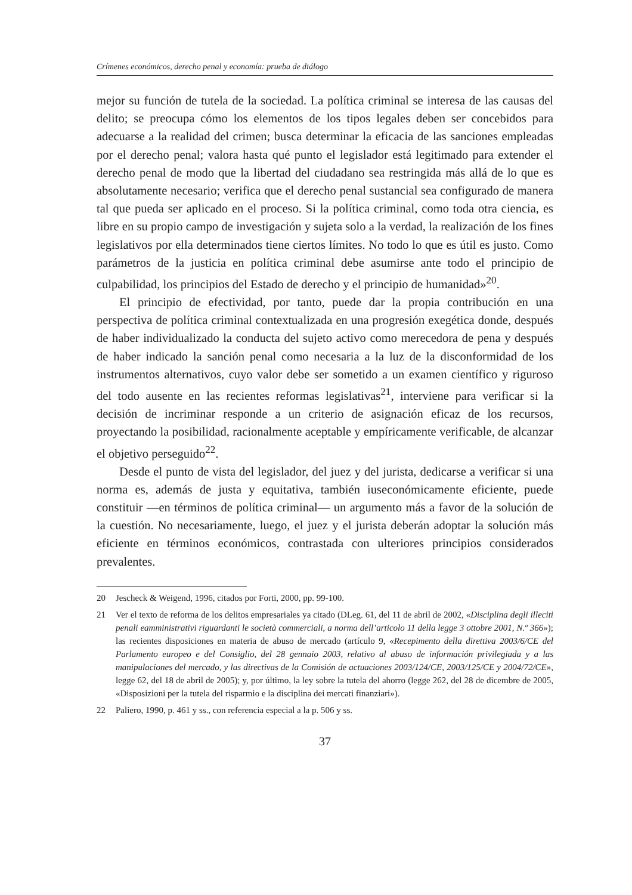Crímenes económicos, derecho penal y economía: prueba de diálogo
mejor su función de tutela de la sociedad. La política criminal se interesa de las causas del delito; se preocupa cómo los elementos de los tipos legales deben ser concebidos para adecuarse a la realidad del crimen; busca determinar la eficacia de las sanciones empleadas por el derecho penal; valora hasta qué punto el legislador está legitimado para extender el derecho penal de modo que la libertad del ciudadano sea restringida más allá de lo que es absolutamente necesario; verifica que el derecho penal sustancial sea configurado de manera tal que pueda ser aplicado en el proceso. Si la política criminal, como toda otra ciencia, es libre en su propio campo de investigación y sujeta solo a la verdad, la realización de los fines legislativos por ella determinados tiene ciertos límites. No todo lo que es útil es justo. Como parámetros de la justicia en política criminal debe asumirse ante todo el principio de culpabilidad, los principios del Estado de derecho y el principio de humanidad»<sup>20</sup>.
El principio de efectividad, por tanto, puede dar la propia contribución en una perspectiva de política criminal contextualizada en una progresión exegética donde, después de haber individualizado la conducta del sujeto activo como merecedora de pena y después de haber indicado la sanción penal como necesaria a la luz de la disconformidad de los instrumentos alternativos, cuyo valor debe ser sometido a un examen científico y riguroso del todo ausente en las recientes reformas legislativas<sup>21</sup>, interviene para verificar si la decisión de incriminar responde a un criterio de asignación eficaz de los recursos, proyectando la posibilidad, racionalmente aceptable y empíricamente verificable, de alcanzar el objetivo perseguido<sup>22</sup>.
Desde el punto de vista del legislador, del juez y del jurista, dedicarse a verificar si una norma es, además de justa y equitativa, también iuseconómicamente eficiente, puede constituir —en términos de política criminal— un argumento más a favor de la solución de la cuestión. No necesariamente, luego, el juez y el jurista deberán adoptar la solución más eficiente en términos económicos, contrastada con ulteriores principios considerados prevalentes.
20 Jescheck & Weigend, 1996, citados por Forti, 2000, pp. 99-100.
21 Ver el texto de reforma de los delitos empresariales ya citado (DLeg. 61, del 11 de abril de 2002, «Disciplina degli illeciti penali eamministrativi riguardanti le società commerciali, a norma dell’articolo 11 della legge 3 ottobre 2001, N.º 366»); las recientes disposiciones en materia de abuso de mercado (artículo 9, «Recepimento della direttiva 2003/6/CE del Parlamento europeo e del Consiglio, del 28 gennaio 2003, relativo al abuso de información privilegiada y a las manipulaciones del mercado, y las directivas de la Comisión de actuaciones 2003/124/CE, 2003/125/CE y 2004/72/CE», legge 62, del 18 de abril de 2005); y, por último, la ley sobre la tutela del ahorro (legge 262, del 28 de dicembre de 2005, «Disposizioni per la tutela del risparmio e la disciplina dei mercati finanziari»).
22 Paliero, 1990, p. 461 y ss., con referencia especial a la p. 506 y ss.
37